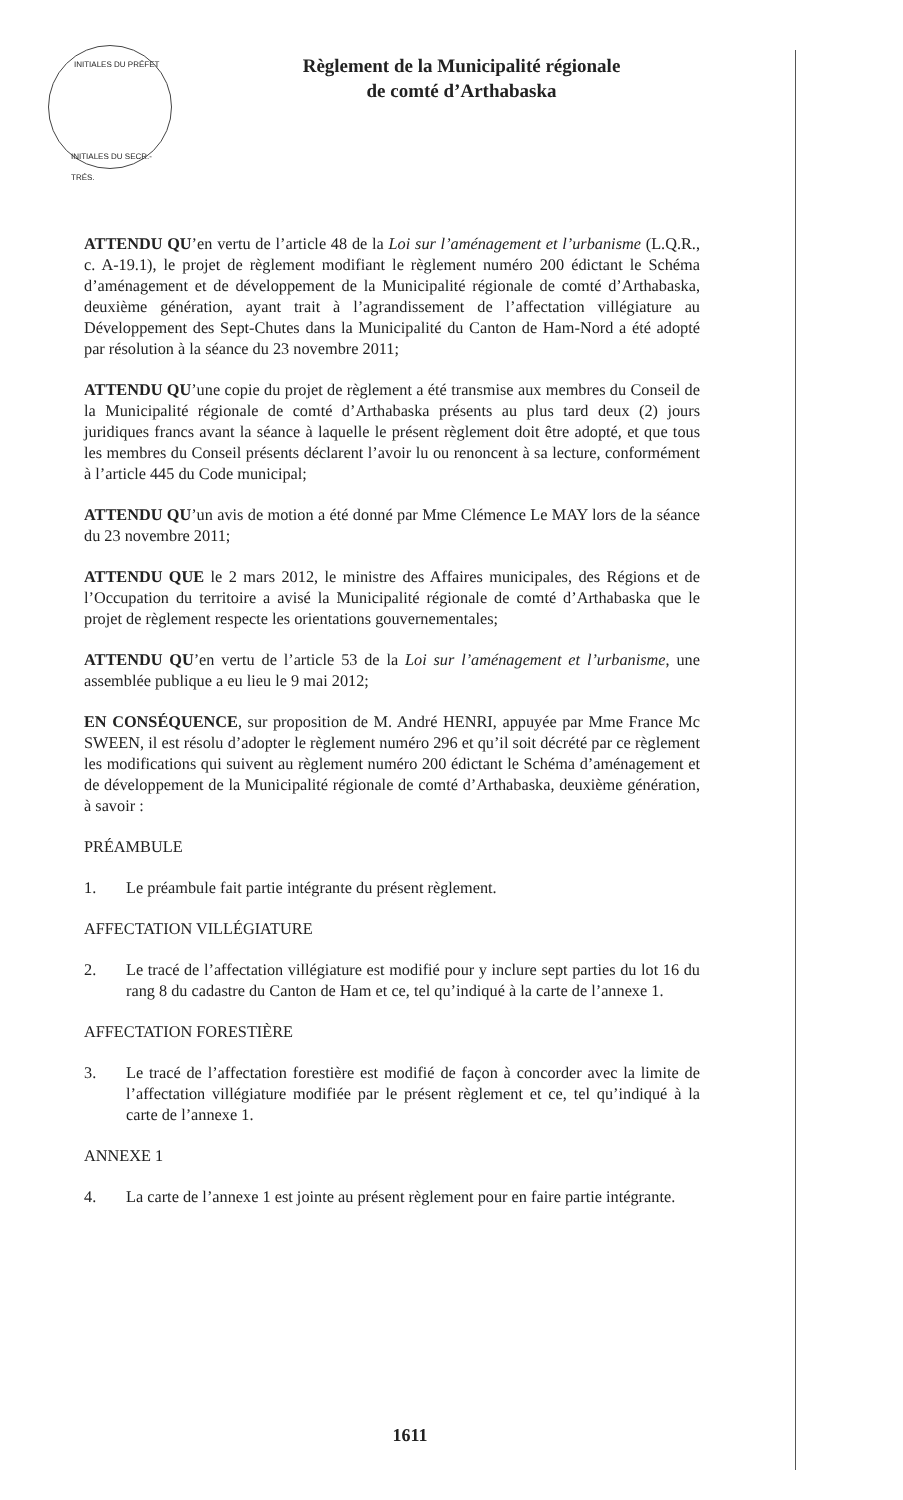INITIALES DU PRÉFET
INITIALES DU SECR.-TRÉS.
Règlement de la Municipalité régionale
de comté d’Arthabaska
ATTENDU QU’en vertu de l’article 48 de la Loi sur l’aménagement et l’urbanisme (L.Q.R., c. A-19.1), le projet de règlement modifiant le règlement numéro 200 édictant le Schéma d’aménagement et de développement de la Municipalité régionale de comté d’Arthabaska, deuxième génération, ayant trait à l’agrandissement de l’affectation villégiature au Développement des Sept-Chutes dans la Municipalité du Canton de Ham-Nord a été adopté par résolution à la séance du 23 novembre 2011;
ATTENDU QU’une copie du projet de règlement a été transmise aux membres du Conseil de la Municipalité régionale de comté d’Arthabaska présents au plus tard deux (2) jours juridiques francs avant la séance à laquelle le présent règlement doit être adopté, et que tous les membres du Conseil présents déclarent l’avoir lu ou renoncent à sa lecture, conformément à l’article 445 du Code municipal;
ATTENDU QU’un avis de motion a été donné par Mme Clémence Le MAY lors de la séance du 23 novembre 2011;
ATTENDU QUE le 2 mars 2012, le ministre des Affaires municipales, des Régions et de l’Occupation du territoire a avisé la Municipalité régionale de comté d’Arthabaska que le projet de règlement respecte les orientations gouvernementales;
ATTENDU QU’en vertu de l’article 53 de la Loi sur l’aménagement et l’urbanisme, une assemblée publique a eu lieu le 9 mai 2012;
EN CONSÉQUENCE, sur proposition de M. André HENRI, appuyée par Mme France Mc SWEEN, il est résolu d’adopter le règlement numéro 296 et qu’il soit décrété par ce règlement les modifications qui suivent au règlement numéro 200 édictant le Schéma d’aménagement et de développement de la Municipalité régionale de comté d’Arthabaska, deuxième génération, à savoir :
PRÉAMBULE
1. Le préambule fait partie intégrante du présent règlement.
AFFECTATION VILLÉGIATURE
2. Le tracé de l’affectation villégiature est modifié pour y inclure sept parties du lot 16 du rang 8 du cadastre du Canton de Ham et ce, tel qu’indiqué à la carte de l’annexe 1.
AFFECTATION FORESTIÈRE
3. Le tracé de l’affectation forestière est modifié de façon à concorder avec la limite de l’affectation villégiature modifiée par le présent règlement et ce, tel qu’indiqué à la carte de l’annexe 1.
ANNEXE 1
4. La carte de l’annexe 1 est jointe au présent règlement pour en faire partie intégrante.
1611